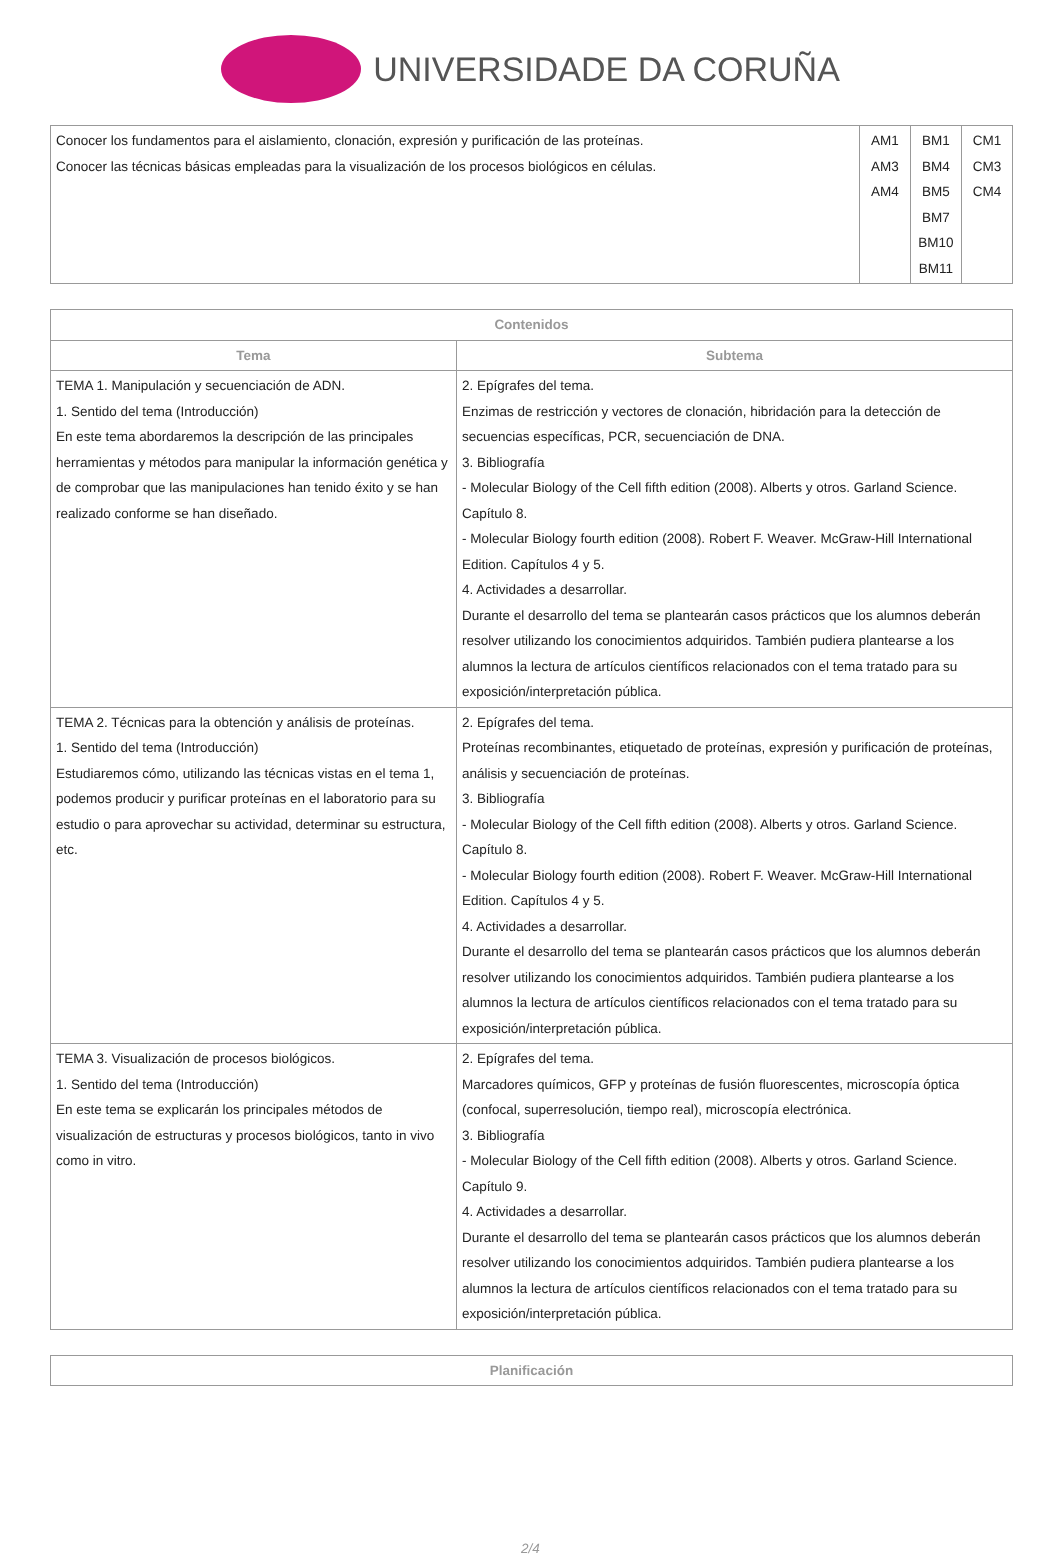UNIVERSIDADE DA CORUÑA
| Conocer los fundamentos para el aislamiento, clonación, expresión y purificación de las proteínas. Conocer las técnicas básicas empleadas para la visualización de los procesos biológicos en células. | AM1 AM3 AM4 | BM1 BM4 BM5 BM7 BM10 BM11 | CM1 CM3 CM4 |
| Contenidos | |
| --- | --- |
| Tema | Subtema |
| TEMA 1. Manipulación y secuenciación de ADN. 1. Sentido del tema (Introducción) En este tema abordaremos la descripción de las principales herramientas y métodos para manipular la información genética y de comprobar que las manipulaciones han tenido éxito y se han realizado conforme se han diseñado. | 2. Epígrafes del tema. Enzimas de restricción y vectores de clonación, hibridación para la detección de secuencias específicas, PCR, secuenciación de DNA. 3. Bibliografía - Molecular Biology of the Cell fifth edition (2008). Alberts y otros. Garland Science. Capítulo 8. - Molecular Biology fourth edition (2008). Robert F. Weaver. McGraw-Hill International Edition. Capítulos 4 y 5. 4. Actividades a desarrollar. Durante el desarrollo del tema se plantearán casos prácticos que los alumnos deberán resolver utilizando los conocimientos adquiridos. También pudiera plantearse a los alumnos la lectura de artículos científicos relacionados con el tema tratado para su exposición/interpretación pública. |
| TEMA 2. Técnicas para la obtención y análisis de proteínas. 1. Sentido del tema (Introducción) Estudiaremos cómo, utilizando las técnicas vistas en el tema 1, podemos producir y purificar proteínas en el laboratorio para su estudio o para aprovechar su actividad, determinar su estructura, etc. | 2. Epígrafes del tema. Proteínas recombinantes, etiquetado de proteínas, expresión y purificación de proteínas, análisis y secuenciación de proteínas. 3. Bibliografía - Molecular Biology of the Cell fifth edition (2008). Alberts y otros. Garland Science. Capítulo 8. - Molecular Biology fourth edition (2008). Robert F. Weaver. McGraw-Hill International Edition. Capítulos 4 y 5. 4. Actividades a desarrollar. Durante el desarrollo del tema se plantearán casos prácticos que los alumnos deberán resolver utilizando los conocimientos adquiridos. También pudiera plantearse a los alumnos la lectura de artículos científicos relacionados con el tema tratado para su exposición/interpretación pública. |
| TEMA 3. Visualización de procesos biológicos. 1. Sentido del tema (Introducción) En este tema se explicarán los principales métodos de visualización de estructuras y procesos biológicos, tanto in vivo como in vitro. | 2. Epígrafes del tema. Marcadores químicos, GFP y proteínas de fusión fluorescentes, microscopía óptica (confocal, superresolución, tiempo real), microscopía electrónica. 3. Bibliografía - Molecular Biology of the Cell fifth edition (2008). Alberts y otros. Garland Science. Capítulo 9. 4. Actividades a desarrollar. Durante el desarrollo del tema se plantearán casos prácticos que los alumnos deberán resolver utilizando los conocimientos adquiridos. También pudiera plantearse a los alumnos la lectura de artículos científicos relacionados con el tema tratado para su exposición/interpretación pública. |
| Planificación |
| --- |
2/4